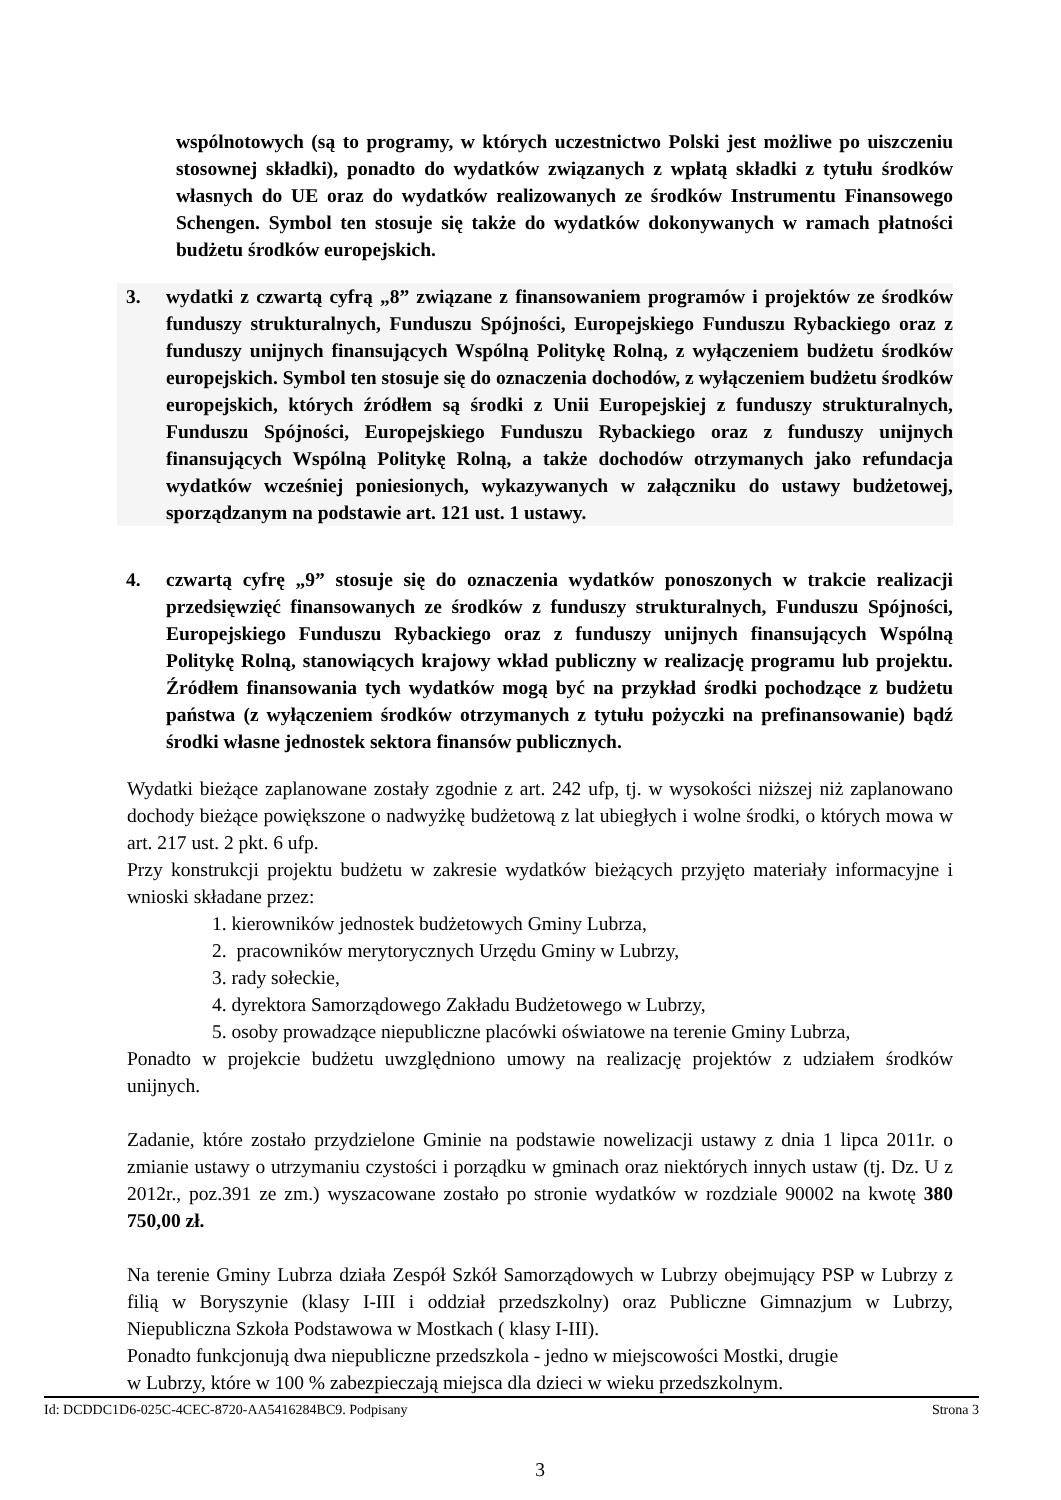wspólnotowych (są to programy, w których uczestnictwo Polski jest możliwe po uiszczeniu stosownej składki), ponadto do wydatków związanych z wpłatą składki z tytułu środków własnych do UE oraz do wydatków realizowanych ze środków Instrumentu Finansowego Schengen. Symbol ten stosuje się także do wydatków dokonywanych w ramach płatności budżetu środków europejskich.
3. wydatki z czwartą cyfrą „8” związane z finansowaniem programów i projektów ze środków funduszy strukturalnych, Funduszu Spójności, Europejskiego Funduszu Rybackiego oraz z funduszy unijnych finansujących Wspólną Politykę Rolną, z wyłączeniem budżetu środków europejskich. Symbol ten stosuje się do oznaczenia dochodów, z wyłączeniem budżetu środków europejskich, których źródłem są środki z Unii Europejskiej z funduszy strukturalnych, Funduszu Spójności, Europejskiego Funduszu Rybackiego oraz z funduszy unijnych finansujących Wspólną Politykę Rolną, a także dochodów otrzymanych jako refundacja wydatków wcześniej poniesionych, wykazywanych w załączniku do ustawy budżetowej, sporządzanym na podstawie art. 121 ust. 1 ustawy.
4. czwartą cyfrę „9” stosuje się do oznaczenia wydatków ponoszonych w trakcie realizacji przedsięwzięć finansowanych ze środków z funduszy strukturalnych, Funduszu Spójności, Europejskiego Funduszu Rybackiego oraz z funduszy unijnych finansujących Wspólną Politykę Rolną, stanowiących krajowy wkład publiczny w realizację programu lub projektu. Źródłem finansowania tych wydatków mogą być na przykład środki pochodzące z budżetu państwa (z wyłączeniem środków otrzymanych z tytułu pożyczki na prefinansowanie) bądź środki własne jednostek sektora finansów publicznych.
Wydatki bieżące zaplanowane zostały zgodnie z art. 242 ufp, tj. w wysokości niższej niż zaplanowano dochody bieżące powiększone o nadwyżkę budżetową z lat ubiegłych i wolne środki, o których mowa w art. 217 ust. 2 pkt. 6 ufp.
Przy konstrukcji projektu budżetu w zakresie wydatków bieżących przyjęto materiały informacyjne i wnioski składane przez:
1. kierowników jednostek budżetowych Gminy Lubrza,
2. pracowników merytorycznych Urzędu Gminy w Lubrzy,
3. rady sołeckie,
4. dyrektora Samorządowego Zakładu Budżetowego w Lubrzy,
5. osoby prowadzące niepubliczne placówki oświatowe na terenie Gminy Lubrza,
Ponadto w projekcie budżetu uwzględniono umowy na realizację projektów z udziałem środków unijnych.
Zadanie, które zostało przydzielone Gminie na podstawie nowelizacji ustawy z dnia 1 lipca 2011r. o zmianie ustawy o utrzymaniu czystości i porządku w gminach oraz niektórych innych ustaw (tj. Dz. U z 2012r., poz.391 ze zm.) wyszacowane zostało po stronie wydatków w rozdziale 90002 na kwotę 380 750,00 zł.
Na terenie Gminy Lubrza działa Zespół Szkół Samorządowych w Lubrzy obejmujący PSP w Lubrzy z filią w Boryszynie (klasy I-III i oddział przedszkolny) oraz Publiczne Gimnazjum w Lubrzy, Niepubliczna Szkoła Podstawowa w Mostkach ( klasy I-III).
Ponadto funkcjonują dwa niepubliczne przedszkola - jedno w miejscowości Mostki, drugie
w Lubrzy, które w 100 % zabezpieczają miejsca dla dzieci w wieku przedszkolnym.
3
Id: DCDDC1D6-025C-4CEC-8720-AA5416284BC9. Podpisany Strona 3